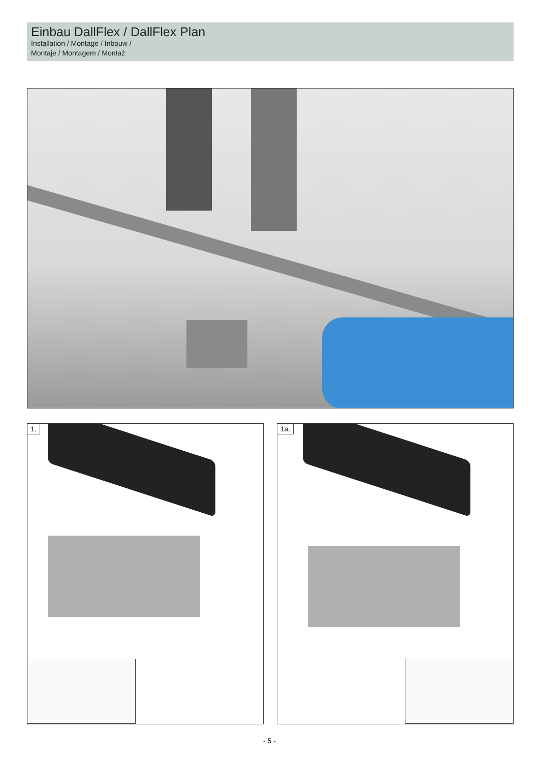Einbau DallFlex / DallFlex Plan
Installation / Montage / Inbouw /
Montaje / Montagem / Montaż
1. 1a.
- 5 -